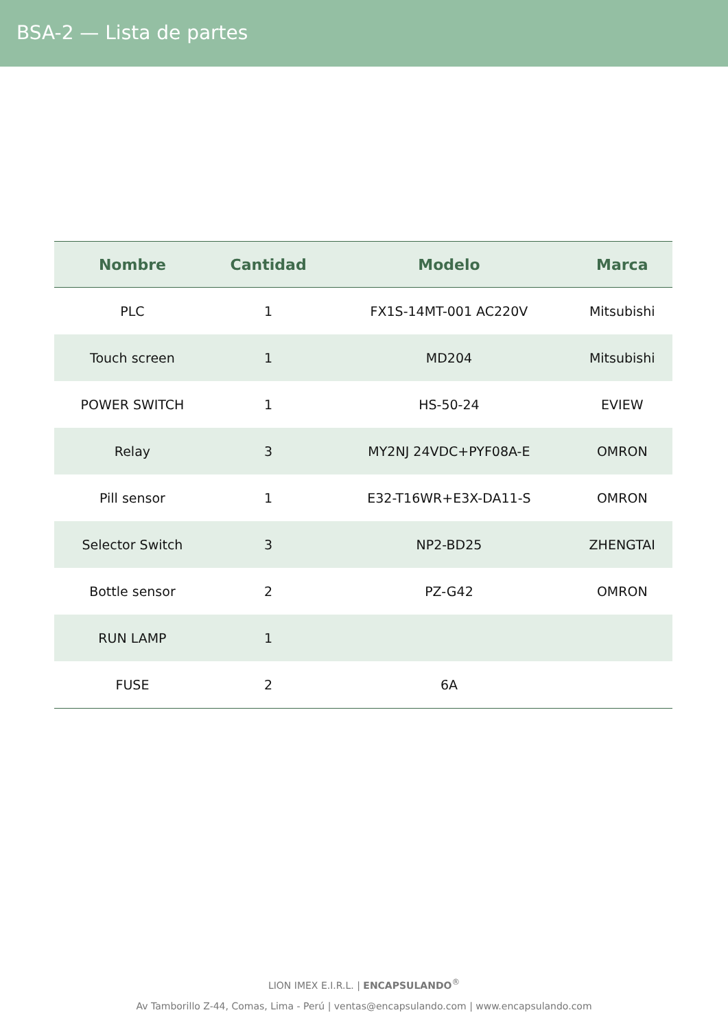BSA-2 — Lista de partes
| Nombre | Cantidad | Modelo | Marca |
| --- | --- | --- | --- |
| PLC | 1 | FX1S-14MT-001 AC220V | Mitsubishi |
| Touch screen | 1 | MD204 | Mitsubishi |
| POWER SWITCH | 1 | HS-50-24 | EVIEW |
| Relay | 3 | MY2NJ 24VDC+PYF08A-E | OMRON |
| Pill sensor | 1 | E32-T16WR+E3X-DA11-S | OMRON |
| Selector Switch | 3 | NP2-BD25 | ZHENGTAI |
| Bottle sensor | 2 | PZ-G42 | OMRON |
| RUN LAMP | 1 | | |
| FUSE | 2 | 6A | |
LION IMEX E.I.R.L. | ENCAPSULANDO<sup>®</sup>
Av Tamborillo Z-44, Comas, Lima - Perú | ventas@encapsulando.com | www.encapsulando.com